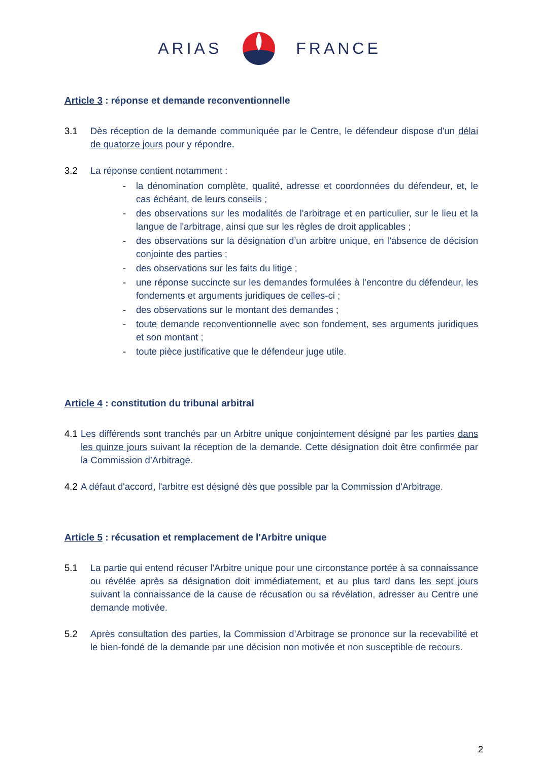ARIAS FRANCE
Article 3 : réponse et demande reconventionnelle
3.1 Dès réception de la demande communiquée par le Centre, le défendeur dispose d'un délai de quatorze jours pour y répondre.
3.2 La réponse contient notamment :
- la dénomination complète, qualité, adresse et coordonnées du défendeur, et, le cas échéant, de leurs conseils ;
- des observations sur les modalités de l'arbitrage et en particulier, sur le lieu et la langue de l'arbitrage, ainsi que sur les règles de droit applicables ;
- des observations sur la désignation d’un arbitre unique, en l’absence de décision conjointe des parties ;
- des observations sur les faits du litige ;
- une réponse succincte sur les demandes formulées à l’encontre du défendeur, les fondements et arguments juridiques de celles-ci ;
- des observations sur le montant des demandes ;
- toute demande reconventionnelle avec son fondement, ses arguments juridiques et son montant ;
- toute pièce justificative que le défendeur juge utile.
Article 4 : constitution du tribunal arbitral
4.1 Les différends sont tranchés par un Arbitre unique conjointement désigné par les parties dans les quinze jours suivant la réception de la demande. Cette désignation doit être confirmée par la Commission d’Arbitrage.
4.2 A défaut d'accord, l'arbitre est désigné dès que possible par la Commission d'Arbitrage.
Article 5 : récusation et remplacement de l'Arbitre unique
5.1 La partie qui entend récuser l'Arbitre unique pour une circonstance portée à sa connaissance ou révélée après sa désignation doit immédiatement, et au plus tard dans les sept jours suivant la connaissance de la cause de récusation ou sa révélation, adresser au Centre une demande motivée.
5.2 Après consultation des parties, la Commission d’Arbitrage se prononce sur la recevabilité et le bien-fondé de la demande par une décision non motivée et non susceptible de recours.
2